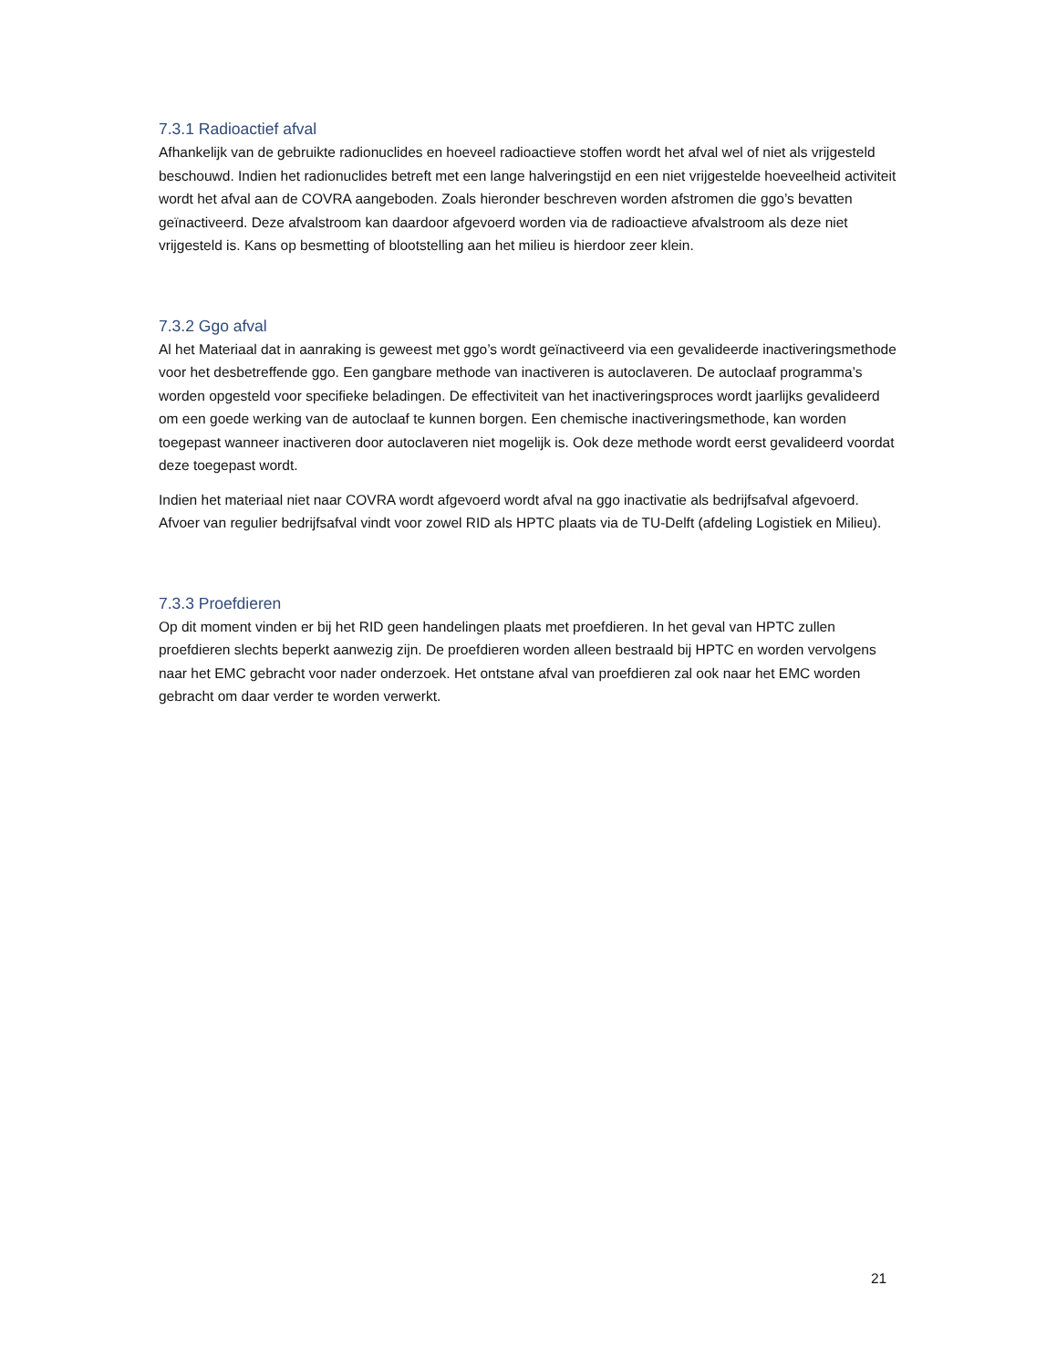7.3.1 Radioactief afval
Afhankelijk van de gebruikte radionuclides en hoeveel radioactieve stoffen wordt het afval wel of niet als vrijgesteld beschouwd. Indien het radionuclides betreft met een lange halveringstijd en een niet vrijgestelde hoeveelheid activiteit wordt het afval aan de COVRA aangeboden. Zoals hieronder beschreven worden afstromen die ggo’s bevatten geïnactiveerd. Deze afvalstroom kan daardoor afgevoerd worden via de radioactieve afvalstroom als deze niet vrijgesteld is. Kans op besmetting of blootstelling aan het milieu is hierdoor zeer klein.
7.3.2 Ggo afval
Al het Materiaal dat in aanraking is geweest met ggo’s wordt geïnactiveerd via een gevalideerde inactiveringsmethode voor het desbetreffende ggo. Een gangbare methode van inactiveren is autoclaveren. De autoclaaf programma’s worden opgesteld voor specifieke beladingen. De effectiviteit van het inactiveringsproces wordt jaarlijks gevalideerd om een goede werking van de autoclaaf te kunnen borgen. Een chemische inactiveringsmethode, kan worden toegepast wanneer inactiveren door autoclaveren niet mogelijk is. Ook deze methode wordt eerst gevalideerd voordat deze toegepast wordt.
Indien het materiaal niet naar COVRA wordt afgevoerd wordt afval na ggo inactivatie als bedrijfsafval afgevoerd. Afvoer van regulier bedrijfsafval vindt voor zowel RID als HPTC plaats via de TU-Delft (afdeling Logistiek en Milieu).
7.3.3 Proefdieren
Op dit moment vinden er bij het RID geen handelingen plaats met proefdieren. In het geval van HPTC zullen proefdieren slechts beperkt aanwezig zijn. De proefdieren worden alleen bestraald bij HPTC en worden vervolgens naar het EMC gebracht voor nader onderzoek. Het ontstane afval van proefdieren zal ook naar het EMC worden gebracht om daar verder te worden verwerkt.
21